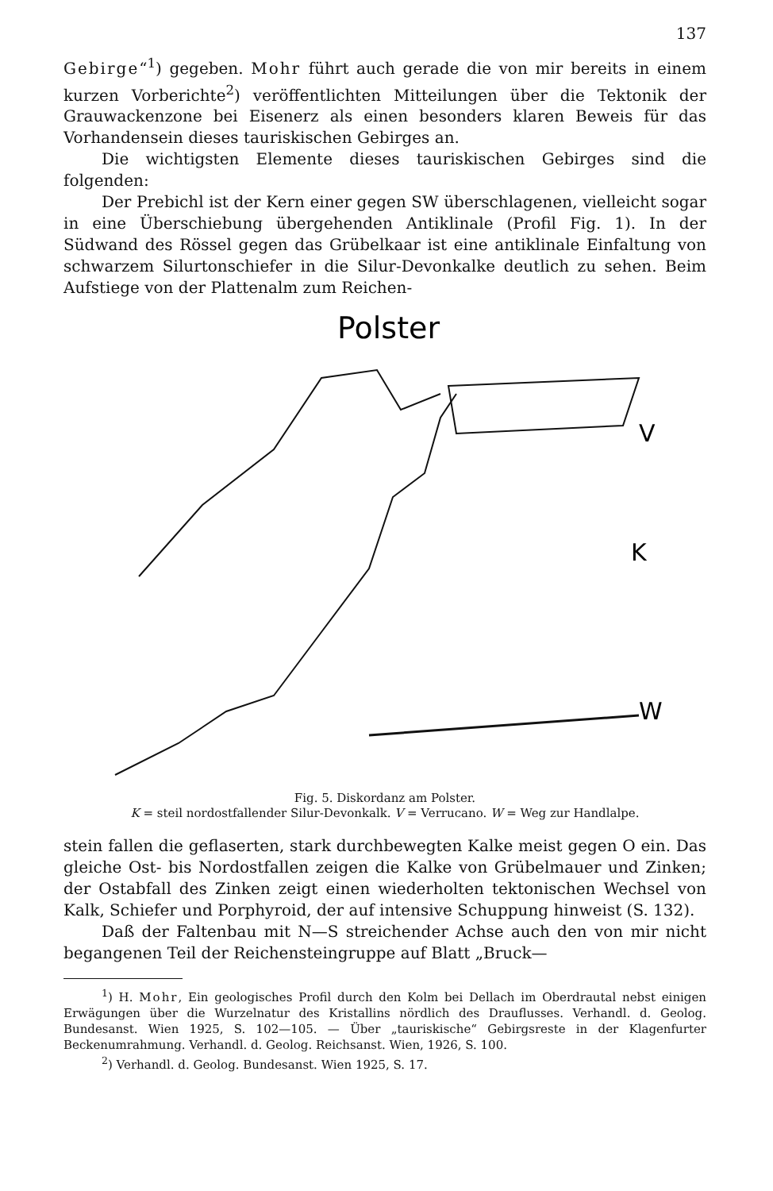137
Gebirge“<sup>1</sup>) gegeben. Mohr führt auch gerade die von mir bereits in einem kurzen Vorberichte<sup>2</sup>) veröffentlichten Mitteilungen über die Tektonik der Grauwackenzone bei Eisenerz als einen besonders klaren Beweis für das Vorhandensein dieses tauriskischen Gebirges an.
Die wichtigsten Elemente dieses tauriskischen Gebirges sind die folgenden:
Der Prebichl ist der Kern einer gegen SW überschlagenen, vielleicht sogar in eine Überschiebung übergehenden Antiklinale (Profil Fig. 1). In der Südwand des Rössel gegen das Grübelkaar ist eine antiklinale Einfaltung von schwarzem Silurtonschiefer in die Silur-Devonkalke deutlich zu sehen. Beim Aufstiege von der Plattenalm zum Reichen-
Polster
V
K
W
Fig. 5. Diskordanz am Polster.
K = steil nordostfallender Silur-Devonkalk. V = Verrucano. W = Weg zur Handlalpe.
stein fallen die geflaserten, stark durchbewegten Kalke meist gegen O ein. Das gleiche Ost- bis Nordostfallen zeigen die Kalke von Grübelmauer und Zinken; der Ostabfall des Zinken zeigt einen wiederholten tektonischen Wechsel von Kalk, Schiefer und Porphyroid, der auf intensive Schuppung hinweist (S. 132).
Daß der Faltenbau mit N—S streichender Achse auch den von mir nicht begangenen Teil der Reichensteingruppe auf Blatt „Bruck—
<sup>1</sup>) H. Mohr, Ein geologisches Profil durch den Kolm bei Dellach im Oberdrautal nebst einigen Erwägungen über die Wurzelnatur des Kristallins nördlich des Drauflusses. Verhandl. d. Geolog. Bundesanst. Wien 1925, S. 102—105. — Über „tauriskische“ Gebirgsreste in der Klagenfurter Beckenumrahmung. Verhandl. d. Geolog. Reichsanst. Wien, 1926, S. 100.
<sup>2</sup>) Verhandl. d. Geolog. Bundesanst. Wien 1925, S. 17.